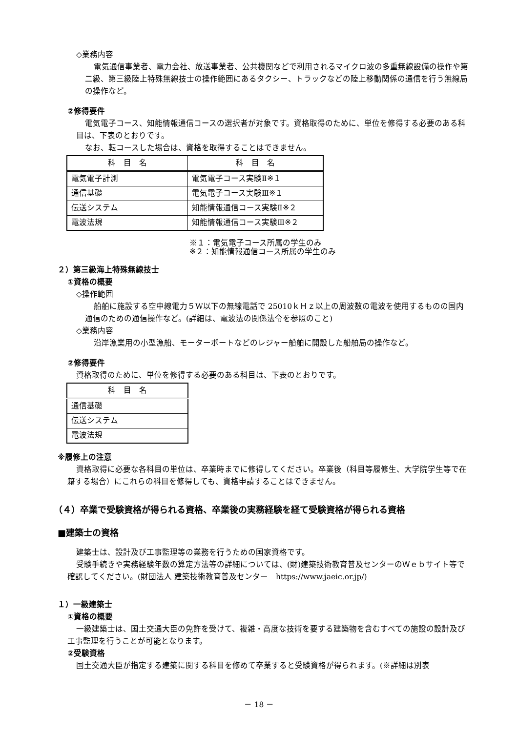◇業務内容
電気通信事業者、電力会社、放送事業者、公共機関などで利用されるマイクロ波の多重無線設備の操作や第二級、第三級陸上特殊無線技士の操作範囲にあるタクシー、トラックなどの陸上移動関係の通信を行う無線局の操作など。
②修得要件
電気電子コース、知能情報通信コースの選択者が対象です。資格取得のために、単位を修得する必要のある科目は、下表のとおりです。
なお、転コースした場合は、資格を取得することはできません。
| 科 目 名 | 科 目 名 |
| --- | --- |
| 電気電子計測 | 電気電子コース実験Ⅱ※１ |
| 通信基礎 | 電気電子コース実験Ⅲ※１ |
| 伝送システム | 知能情報通信コース実験Ⅱ※２ |
| 電波法規 | 知能情報通信コース実験Ⅲ※２ |
※１：電気電子コース所属の学生のみ
※２：知能情報通信コース所属の学生のみ
２）第三級海上特殊無線技士
①資格の概要
◇操作範囲
船舶に施設する空中線電力５W以下の無線電話で 25010ｋＨｚ以上の周波数の電波を使用するものの国内通信のための通信操作など。(詳細は、電波法の関係法令を参照のこと)
◇業務内容
沿岸漁業用の小型漁船、モーターボートなどのレジャー船舶に開設した船舶局の操作など。
②修得要件
資格取得のために、単位を修得する必要のある科目は、下表のとおりです。
| 科 目 名 |
| --- |
| 通信基礎 |
| 伝送システム |
| 電波法規 |
※履修上の注意
資格取得に必要な各科目の単位は、卒業時までに修得してください。卒業後（科目等履修生、大学院学生等で在籍する場合）にこれらの科目を修得しても、資格申請することはできません。
（４）卒業で受験資格が得られる資格、卒業後の実務経験を経て受験資格が得られる資格
■建築士の資格
建築士は、設計及び工事監理等の業務を行うための国家資格です。
受験手続きや実務経験年数の算定方法等の詳細については、(財)建築技術教育普及センターのＷｅｂサイト等で確認してください。(財団法人 建築技術教育普及センター　https://www.jaeic.or.jp/)
１）一級建築士
①資格の概要
一級建築士は、国土交通大臣の免許を受けて、複雑・高度な技術を要する建築物を含むすべての施設の設計及び工事監理を行うことが可能となります。
②受験資格
国土交通大臣が指定する建築に関する科目を修めて卒業すると受験資格が得られます。(※詳細は別表
－ 18 －